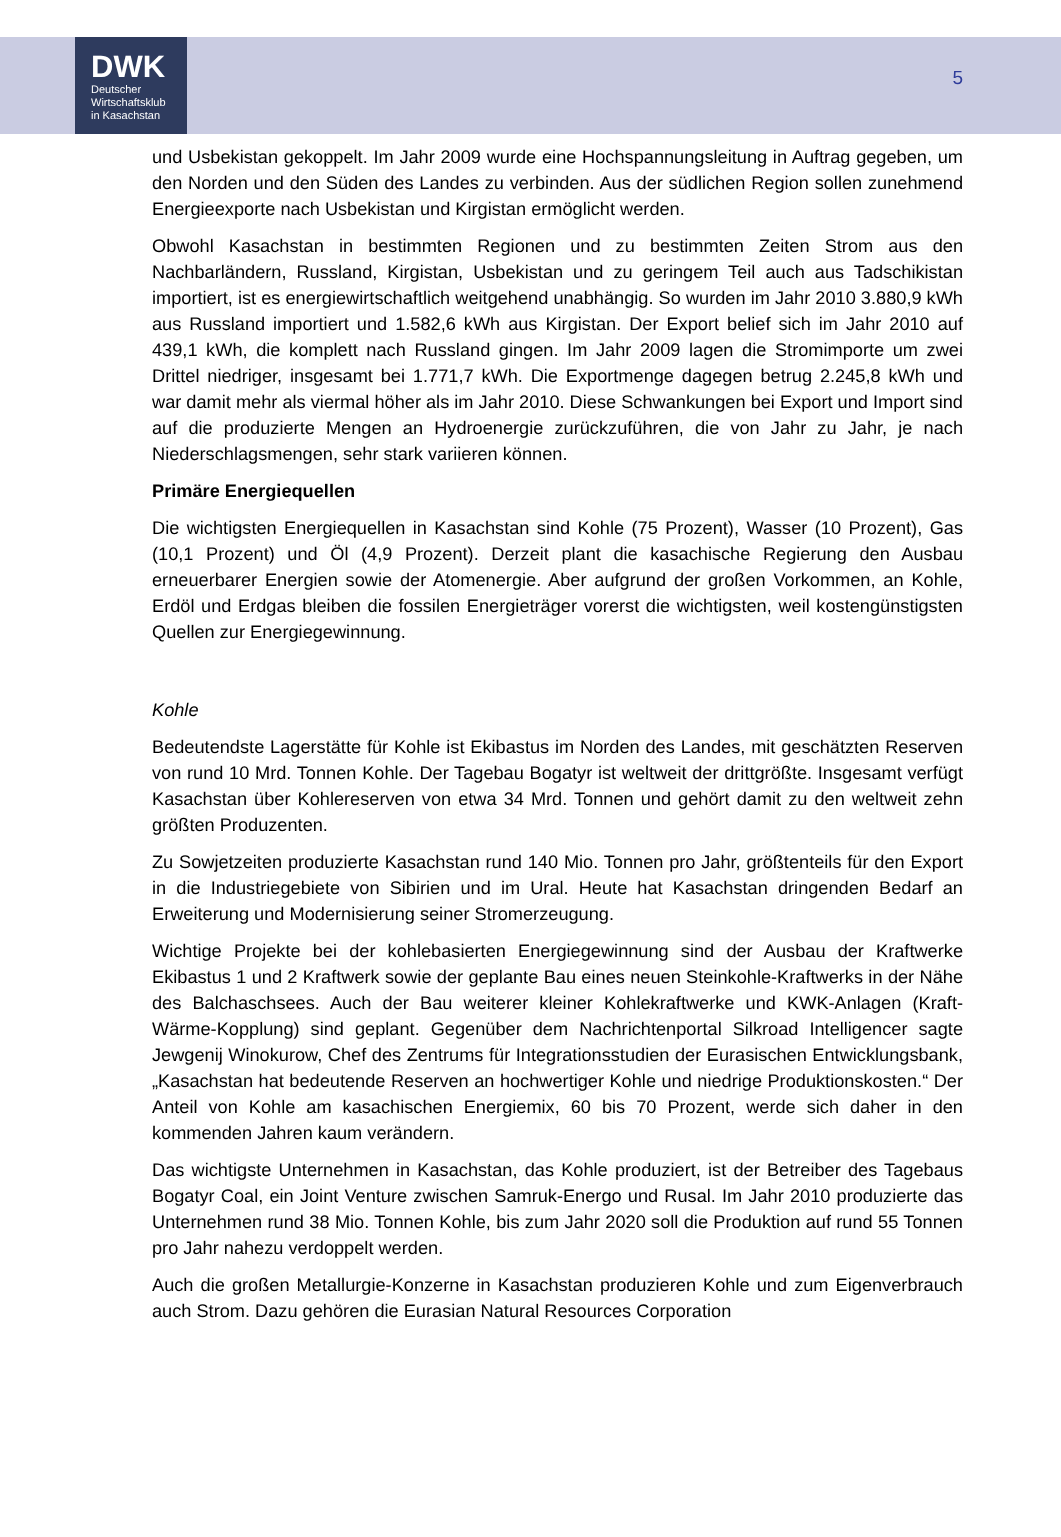DWK
Deutscher
Wirtschaftsklub
in Kasachstan
5
und Usbekistan gekoppelt. Im Jahr 2009 wurde eine Hochspannungsleitung in Auftrag gegeben, um den Norden und den Süden des Landes zu verbinden. Aus der südlichen Region sollen zunehmend Energieexporte nach Usbekistan und Kirgistan ermöglicht werden.
Obwohl Kasachstan in bestimmten Regionen und zu bestimmten Zeiten Strom aus den Nachbarländern, Russland, Kirgistan, Usbekistan und zu geringem Teil auch aus Tadschikistan importiert, ist es energiewirtschaftlich weitgehend unabhängig. So wurden im Jahr 2010 3.880,9 kWh aus Russland importiert und 1.582,6 kWh aus Kirgistan. Der Export belief sich im Jahr 2010 auf 439,1 kWh, die komplett nach Russland gingen. Im Jahr 2009 lagen die Stromimporte um zwei Drittel niedriger, insgesamt bei 1.771,7 kWh. Die Exportmenge dagegen betrug 2.245,8 kWh und war damit mehr als viermal höher als im Jahr 2010. Diese Schwankungen bei Export und Import sind auf die produzierte Mengen an Hydroenergie zurückzuführen, die von Jahr zu Jahr, je nach Niederschlagsmengen, sehr stark variieren können.
Primäre Energiequellen
Die wichtigsten Energiequellen in Kasachstan sind Kohle (75 Prozent), Wasser (10 Prozent), Gas (10,1 Prozent) und Öl (4,9 Prozent). Derzeit plant die kasachische Regierung den Ausbau erneuerbarer Energien sowie der Atomenergie. Aber aufgrund der großen Vorkommen, an Kohle, Erdöl und Erdgas bleiben die fossilen Energieträger vorerst die wichtigsten, weil kostengünstigsten Quellen zur Energiegewinnung.
Kohle
Bedeutendste Lagerstätte für Kohle ist Ekibastus im Norden des Landes, mit geschätzten Reserven von rund 10 Mrd. Tonnen Kohle. Der Tagebau Bogatyr ist weltweit der drittgrößte. Insgesamt verfügt Kasachstan über Kohlereserven von etwa 34 Mrd. Tonnen und gehört damit zu den weltweit zehn größten Produzenten.
Zu Sowjetzeiten produzierte Kasachstan rund 140 Mio. Tonnen pro Jahr, größtenteils für den Export in die Industriegebiete von Sibirien und im Ural. Heute hat Kasachstan dringenden Bedarf an Erweiterung und Modernisierung seiner Stromerzeugung.
Wichtige Projekte bei der kohlebasierten Energiegewinnung sind der Ausbau der Kraftwerke Ekibastus 1 und 2 Kraftwerk sowie der geplante Bau eines neuen Steinkohle-Kraftwerks in der Nähe des Balchaschsees. Auch der Bau weiterer kleiner Kohlekraftwerke und KWK-Anlagen (Kraft-Wärme-Kopplung) sind geplant. Gegenüber dem Nachrichtenportal Silkroad Intelligencer sagte Jewgenij Winokurow, Chef des Zentrums für Integrationsstudien der Eurasischen Entwicklungsbank, „Kasachstan hat bedeutende Reserven an hochwertiger Kohle und niedrige Produktionskosten.“ Der Anteil von Kohle am kasachischen Energiemix, 60 bis 70 Prozent, werde sich daher in den kommenden Jahren kaum verändern.
Das wichtigste Unternehmen in Kasachstan, das Kohle produziert, ist der Betreiber des Tagebaus Bogatyr Coal, ein Joint Venture zwischen Samruk-Energo und Rusal. Im Jahr 2010 produzierte das Unternehmen rund 38 Mio. Tonnen Kohle, bis zum Jahr 2020 soll die Produktion auf rund 55 Tonnen pro Jahr nahezu verdoppelt werden.
Auch die großen Metallurgie-Konzerne in Kasachstan produzieren Kohle und zum Eigenverbrauch auch Strom. Dazu gehören die Eurasian Natural Resources Corporation